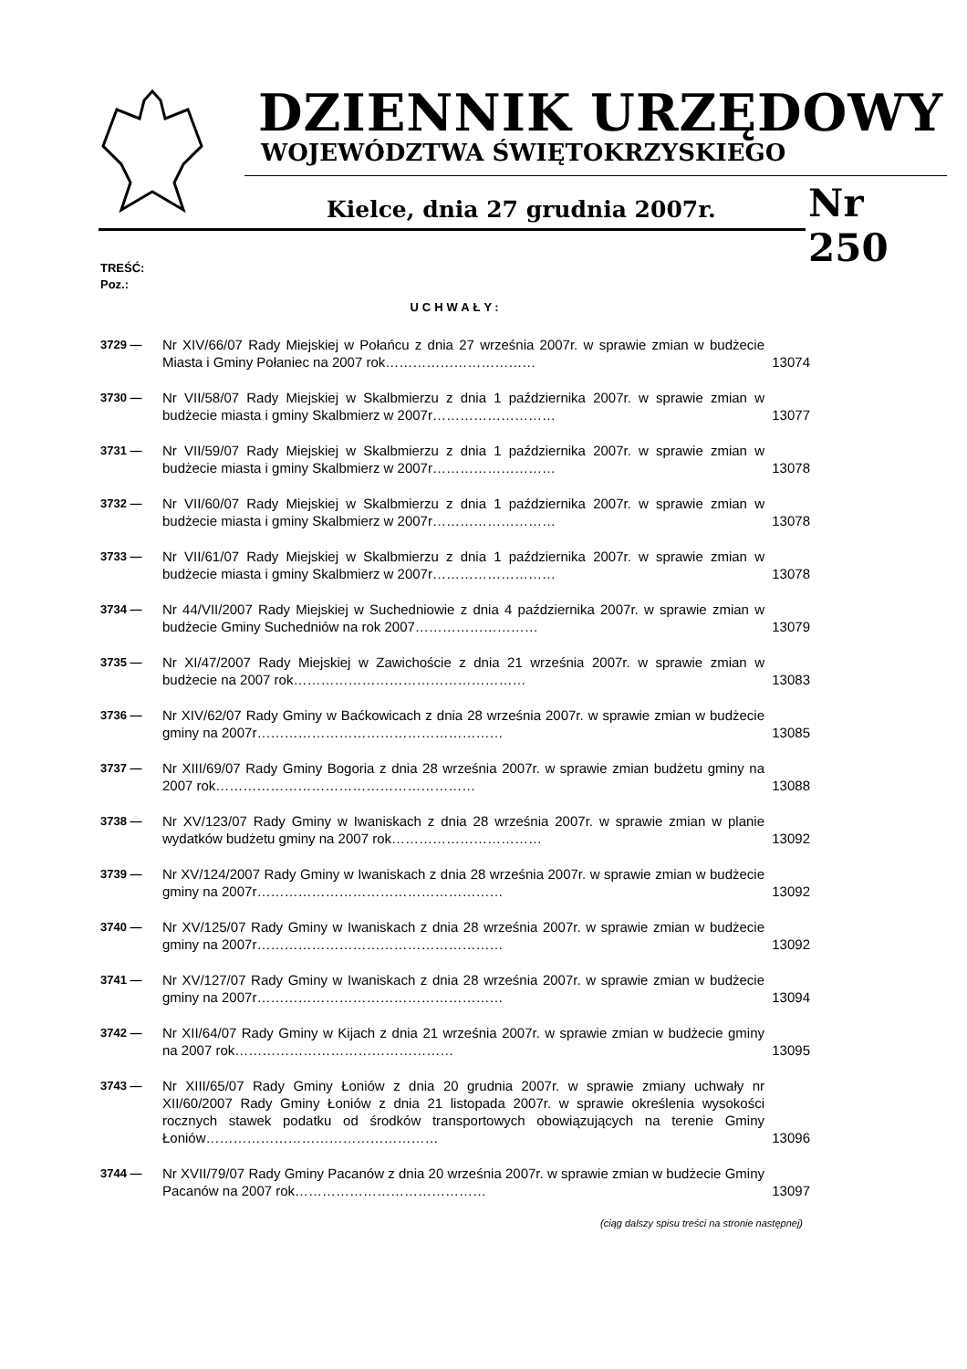DZIENNIK URZĘDOWY
WOJEWÓDZTWA ŚWIĘTOKRZYSKIEGO
Kielce, dnia 27 grudnia 2007r. Nr 250
TREŚĆ:
Poz.:
UCHWAŁY:
3729 —
Nr XIV/66/07 Rady Miejskiej w Połańcu z dnia 27 września 2007r. w sprawie zmian w budżecie Miasta i Gminy Połaniec na 2007 rok……………………………
13074
3730 —
Nr VII/58/07 Rady Miejskiej w Skalbmierzu z dnia 1 października 2007r. w sprawie zmian w budżecie miasta i gminy Skalbmierz w 2007r………………………
13077
3731 —
Nr VII/59/07 Rady Miejskiej w Skalbmierzu z dnia 1 października 2007r. w sprawie zmian w budżecie miasta i gminy Skalbmierz w 2007r………………………
13078
3732 —
Nr VII/60/07 Rady Miejskiej w Skalbmierzu z dnia 1 października 2007r. w sprawie zmian w budżecie miasta i gminy Skalbmierz w 2007r………………………
13078
3733 —
Nr VII/61/07 Rady Miejskiej w Skalbmierzu z dnia 1 października 2007r. w sprawie zmian w budżecie miasta i gminy Skalbmierz w 2007r………………………
13078
3734 —
Nr 44/VII/2007 Rady Miejskiej w Suchedniowie z dnia 4 października 2007r. w sprawie zmian w budżecie Gminy Suchedniów na rok 2007………………………
13079
3735 —
Nr XI/47/2007 Rady Miejskiej w Zawichoście z dnia 21 września 2007r. w sprawie zmian w budżecie na 2007 rok……………………………………………
13083
3736 —
Nr XIV/62/07 Rady Gminy w Baćkowicach z dnia 28 września 2007r. w sprawie zmian w budżecie gminy na 2007r………………………………………………
13085
3737 —
Nr XIII/69/07 Rady Gminy Bogoria z dnia 28 września 2007r. w sprawie zmian budżetu gminy na 2007 rok…………………………………………………
13088
3738 —
Nr XV/123/07 Rady Gminy w Iwaniskach z dnia 28 września 2007r. w sprawie zmian w planie wydatków budżetu gminy na 2007 rok……………………………
13092
3739 —
Nr XV/124/2007 Rady Gminy w Iwaniskach z dnia 28 września 2007r. w sprawie zmian w budżecie gminy na 2007r………………………………………………
13092
3740 —
Nr XV/125/07 Rady Gminy w Iwaniskach z dnia 28 września 2007r. w sprawie zmian w budżecie gminy na 2007r………………………………………………
13092
3741 —
Nr XV/127/07 Rady Gminy w Iwaniskach z dnia 28 września 2007r. w sprawie zmian w budżecie gminy na 2007r………………………………………………
13094
3742 —
Nr XII/64/07 Rady Gminy w Kijach z dnia 21 września 2007r. w sprawie zmian w budżecie gminy na 2007 rok…………………………………………
13095
3743 —
Nr XIII/65/07 Rady Gminy Łoniów z dnia 20 grudnia 2007r. w sprawie zmiany uchwały nr XII/60/2007 Rady Gminy Łoniów z dnia 21 listopada 2007r. w sprawie określenia wysokości rocznych stawek podatku od środków transportowych obowiązujących na terenie Gminy Łoniów……………………………………………
13096
3744 —
Nr XVII/79/07 Rady Gminy Pacanów z dnia 20 września 2007r. w sprawie zmian w budżecie Gminy Pacanów na 2007 rok……………………………………
13097
(ciąg dalszy spisu treści na stronie następnej)